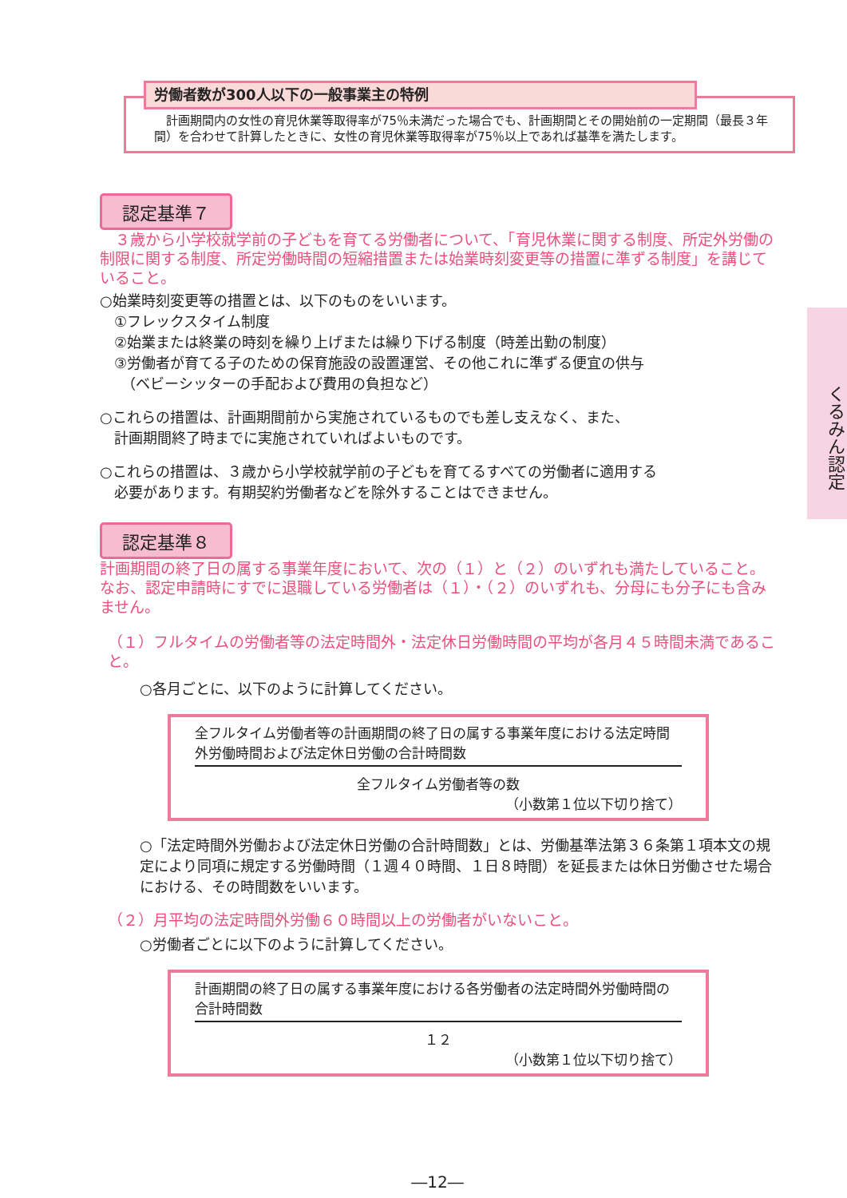くるみん認定
労働者数が300人以下の一般事業主の特例
　計画期間内の女性の育児休業等取得率が75％未満だった場合でも、計画期間とその開始前の一定期間（最長３年間）を合わせて計算したときに、女性の育児休業等取得率が75％以上であれば基準を満たします。
認定基準７
　３歳から小学校就学前の子どもを育てる労働者について、「育児休業に関する制度、所定外労働の制限に関する制度、所定労働時間の短縮措置または始業時刻変更等の措置に準ずる制度」を講じていること。
○始業時刻変更等の措置とは、以下のものをいいます。
　①フレックスタイム制度
　②始業または終業の時刻を繰り上げまたは繰り下げる制度（時差出勤の制度）
　③労働者が育てる子のための保育施設の設置運営、その他これに準ずる便宜の供与
　　（ベビーシッターの手配および費用の負担など）
○これらの措置は、計画期間前から実施されているものでも差し支えなく、また、
　計画期間終了時までに実施されていればよいものです。
○これらの措置は、３歳から小学校就学前の子どもを育てるすべての労働者に適用する
　必要があります。有期契約労働者などを除外することはできません。
認定基準８
計画期間の終了日の属する事業年度において、次の（１）と（２）のいずれも満たしていること。なお、認定申請時にすでに退職している労働者は（１）・（２）のいずれも、分母にも分子にも含みません。
（１）フルタイムの労働者等の法定時間外・法定休日労働時間の平均が各月４５時間未満であること。
○各月ごとに、以下のように計算してください。
全フルタイム労働者等の計画期間の終了日の属する事業年度における法定時間外労働時間および法定休日労働の合計時間数
全フルタイム労働者等の数
（小数第１位以下切り捨て）
○「法定時間外労働および法定休日労働の合計時間数」とは、労働基準法第３６条第１項本文の規定により同項に規定する労働時間（１週４０時間、１日８時間）を延長または休日労働させた場合における、その時間数をいいます。
（２）月平均の法定時間外労働６０時間以上の労働者がいないこと。
○労働者ごとに以下のように計算してください。
計画期間の終了日の属する事業年度における各労働者の法定時間外労働時間の合計時間数
１２
（小数第１位以下切り捨て）
―12―